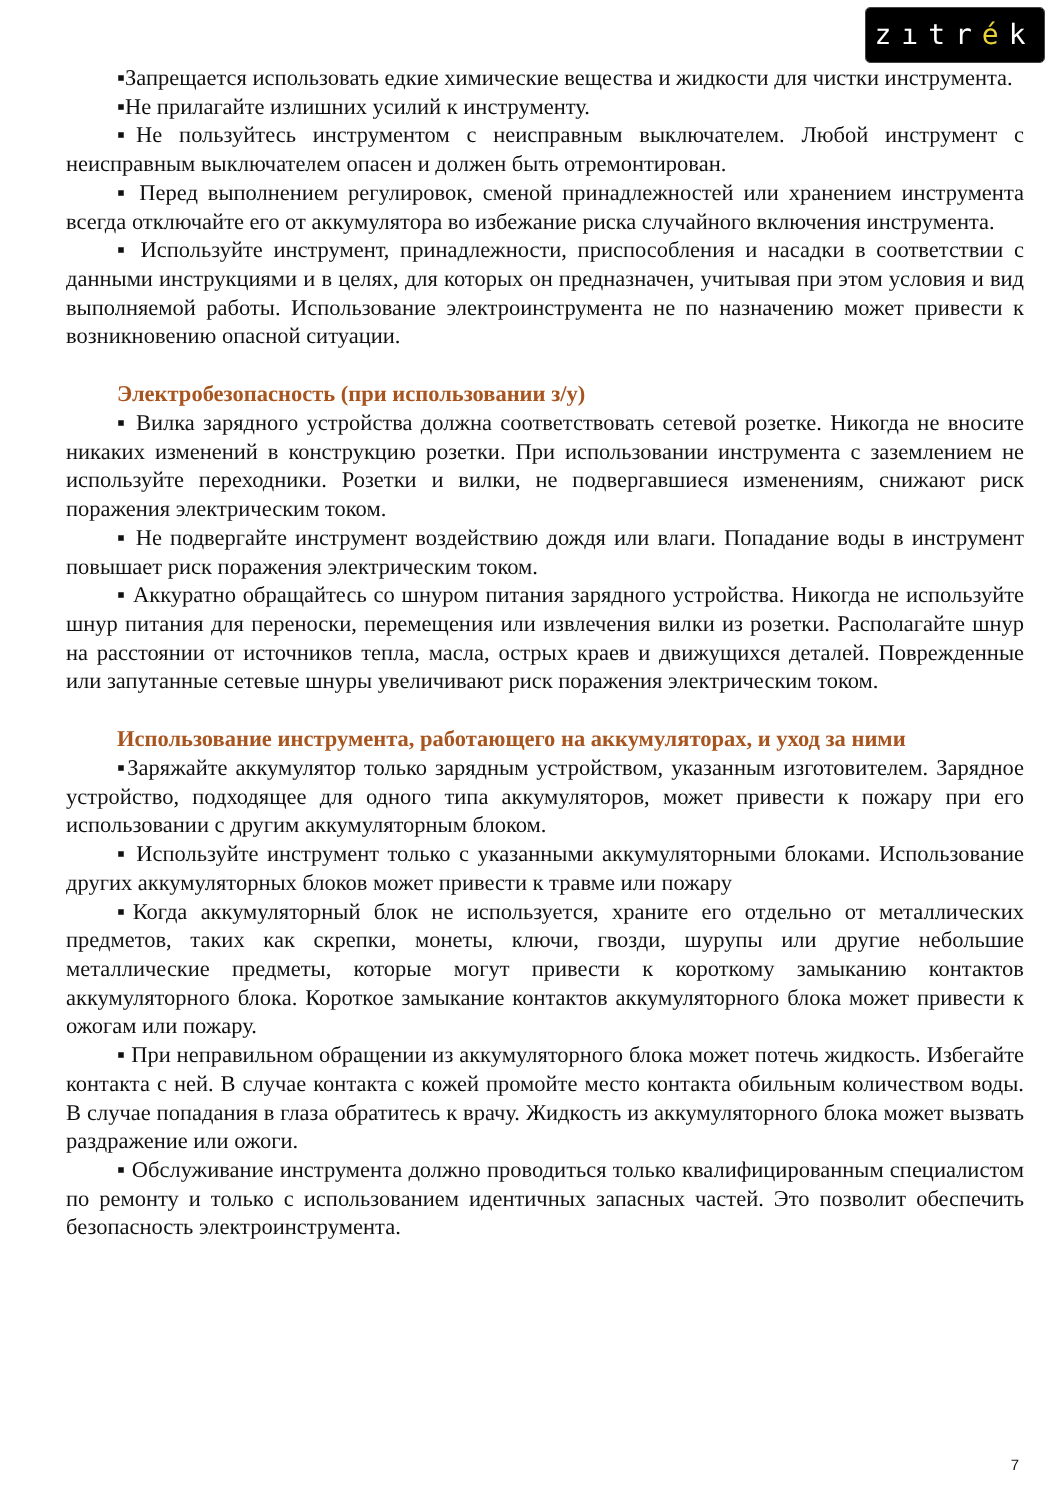zıtrék
▪Запрещается использовать едкие химические вещества и жидкости для чистки инструмента.
▪Не прилагайте излишних усилий к инструменту.
▪Не пользуйтесь инструментом с неисправным выключателем. Любой инструмент с неисправным выключателем опасен и должен быть отремонтирован.
▪ Перед выполнением регулировок, сменой принадлежностей или хранением инструмента всегда отключайте его от аккумулятора во избежание риска случайного включения инструмента.
▪ Используйте инструмент, принадлежности, приспособления и насадки в соответствии с данными инструкциями и в целях, для которых он предназначен, учитывая при этом условия и вид выполняемой работы. Использование электроинструмента не по назначению может привести к возникновению опасной ситуации.
Электробезопасность (при использовании з/у)
▪ Вилка зарядного устройства должна соответствовать сетевой розетке. Никогда не вносите никаких изменений в конструкцию розетки. При использовании инструмента с заземлением не используйте переходники. Розетки и вилки, не подвергавшиеся изменениям, снижают риск поражения электрическим током.
▪ Не подвергайте инструмент воздействию дождя или влаги. Попадание воды в инструмент повышает риск поражения электрическим током.
▪ Аккуратно обращайтесь со шнуром питания зарядного устройства. Никогда не используйте шнур питания для переноски, перемещения или извлечения вилки из розетки. Располагайте шнур на расстоянии от источников тепла, масла, острых краев и движущихся деталей. Поврежденные или запутанные сетевые шнуры увеличивают риск поражения электрическим током.
Использование инструмента, работающего на аккумуляторах, и уход за ними
▪Заряжайте аккумулятор только зарядным устройством, указанным изготовителем. Зарядное устройство, подходящее для одного типа аккумуляторов, может привести к пожару при его использовании с другим аккумуляторным блоком.
▪ Используйте инструмент только с указанными аккумуляторными блоками. Использование других аккумуляторных блоков может привести к травме или пожару
▪Когда аккумуляторный блок не используется, храните его отдельно от металлических предметов, таких как скрепки, монеты, ключи, гвозди, шурупы или другие небольшие металлические предметы, которые могут привести к короткому замыканию контактов аккумуляторного блока. Короткое замыкание контактов аккумуляторного блока может привести к ожогам или пожару.
▪ При неправильном обращении из аккумуляторного блока может потечь жидкость. Избегайте контакта с ней. В случае контакта с кожей промойте место контакта обильным количеством воды. В случае попадания в глаза обратитесь к врачу. Жидкость из аккумуляторного блока может вызвать раздражение или ожоги.
▪ Обслуживание инструмента должно проводиться только квалифицированным специалистом по ремонту и только с использованием идентичных запасных частей. Это позволит обеспечить безопасность электроинструмента.
7